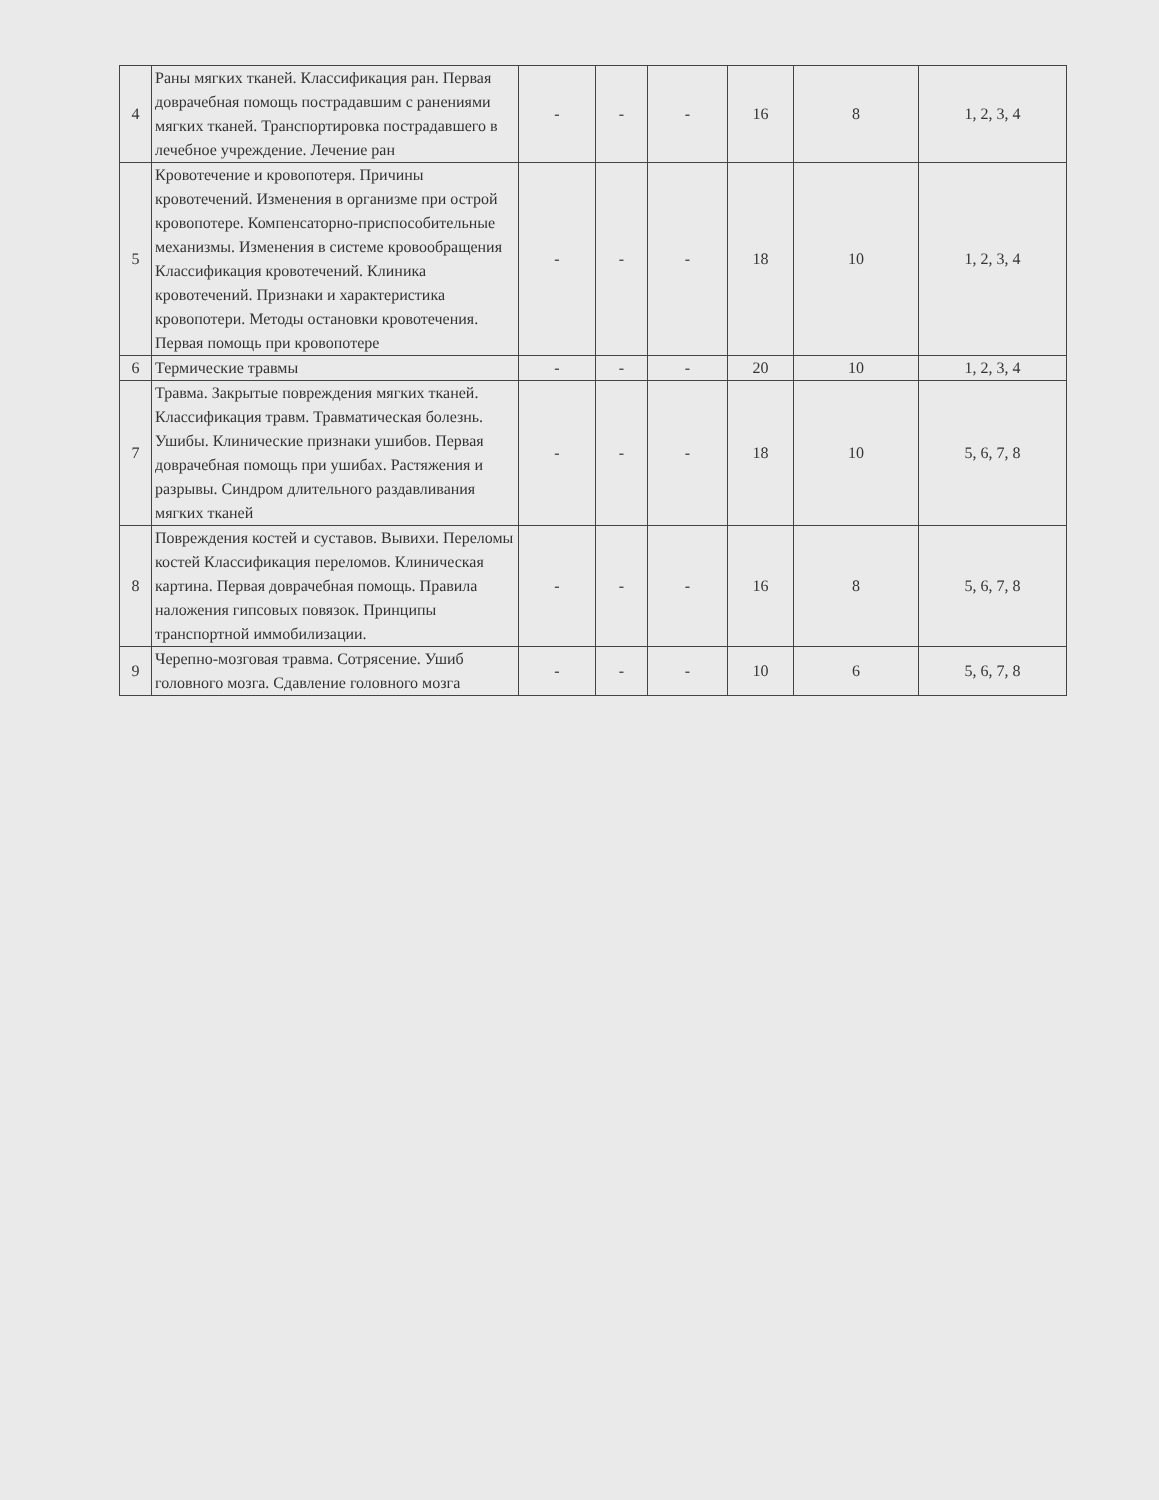| 4 | Раны мягких тканей. Классификация ран. Первая доврачебная помощь пострадавшим с ранениями мягких тканей. Транспортировка пострадавшего в лечебное учреждение. Лечение ран | - | - | - | 16 | 8 | 1, 2, 3, 4 |
| 5 | Кровотечение и кровопотеря. Причины кровотечений. Изменения в организме при острой кровопотере. Компенсаторно-приспособительные механизмы. Изменения в системе кровообращения Классификация кровотечений. Клиника кровотечений. Признаки и характеристика кровопотери. Методы остановки кровотечения. Первая помощь при кровопотере | - | - | - | 18 | 10 | 1, 2, 3, 4 |
| 6 | Термические травмы | - | - | - | 20 | 10 | 1, 2, 3, 4 |
| 7 | Травма. Закрытые повреждения мягких тканей. Классификация травм. Травматическая болезнь. Ушибы. Клинические признаки ушибов. Первая доврачебная помощь при ушибах. Растяжения и разрывы. Синдром длительного раздавливания мягких тканей | - | - | - | 18 | 10 | 5, 6, 7, 8 |
| 8 | Повреждения костей и суставов. Вывихи. Переломы костей Классификация переломов. Клиническая картина. Первая доврачебная помощь. Правила наложения гипсовых повязок. Принципы транспортной иммобилизации. | - | - | - | 16 | 8 | 5, 6, 7, 8 |
| 9 | Черепно-мозговая травма. Сотрясение. Ушиб головного мозга. Сдавление головного мозга | - | - | - | 10 | 6 | 5, 6, 7, 8 |